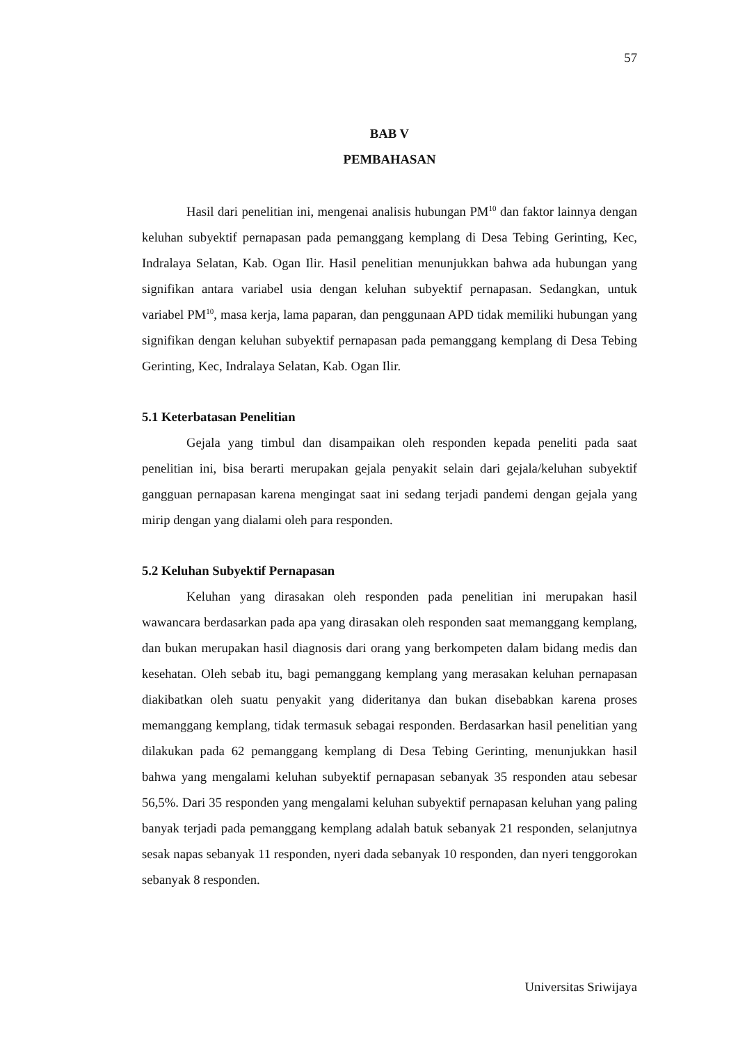57
BAB V
PEMBAHASAN
Hasil dari penelitian ini, mengenai analisis hubungan PM<sup>10</sup> dan faktor lainnya dengan keluhan subyektif pernapasan pada pemanggang kemplang di Desa Tebing Gerinting, Kec, Indralaya Selatan, Kab. Ogan Ilir. Hasil penelitian menunjukkan bahwa ada hubungan yang signifikan antara variabel usia dengan keluhan subyektif pernapasan. Sedangkan, untuk variabel PM<sup>10</sup>, masa kerja, lama paparan, dan penggunaan APD tidak memiliki hubungan yang signifikan dengan keluhan subyektif pernapasan pada pemanggang kemplang di Desa Tebing Gerinting, Kec, Indralaya Selatan, Kab. Ogan Ilir.
5.1 Keterbatasan Penelitian
Gejala yang timbul dan disampaikan oleh responden kepada peneliti pada saat penelitian ini, bisa berarti merupakan gejala penyakit selain dari gejala/keluhan subyektif gangguan pernapasan karena mengingat saat ini sedang terjadi pandemi dengan gejala yang mirip dengan yang dialami oleh para responden.
5.2 Keluhan Subyektif Pernapasan
Keluhan yang dirasakan oleh responden pada penelitian ini merupakan hasil wawancara berdasarkan pada apa yang dirasakan oleh responden saat memanggang kemplang, dan bukan merupakan hasil diagnosis dari orang yang berkompeten dalam bidang medis dan kesehatan. Oleh sebab itu, bagi pemanggang kemplang yang merasakan keluhan pernapasan diakibatkan oleh suatu penyakit yang dideritanya dan bukan disebabkan karena proses memanggang kemplang, tidak termasuk sebagai responden. Berdasarkan hasil penelitian yang dilakukan pada 62 pemanggang kemplang di Desa Tebing Gerinting, menunjukkan hasil bahwa yang mengalami keluhan subyektif pernapasan sebanyak 35 responden atau sebesar 56,5%. Dari 35 responden yang mengalami keluhan subyektif pernapasan keluhan yang paling banyak terjadi pada pemanggang kemplang adalah batuk sebanyak 21 responden, selanjutnya sesak napas sebanyak 11 responden, nyeri dada sebanyak 10 responden, dan nyeri tenggorokan sebanyak 8 responden.
Universitas Sriwijaya